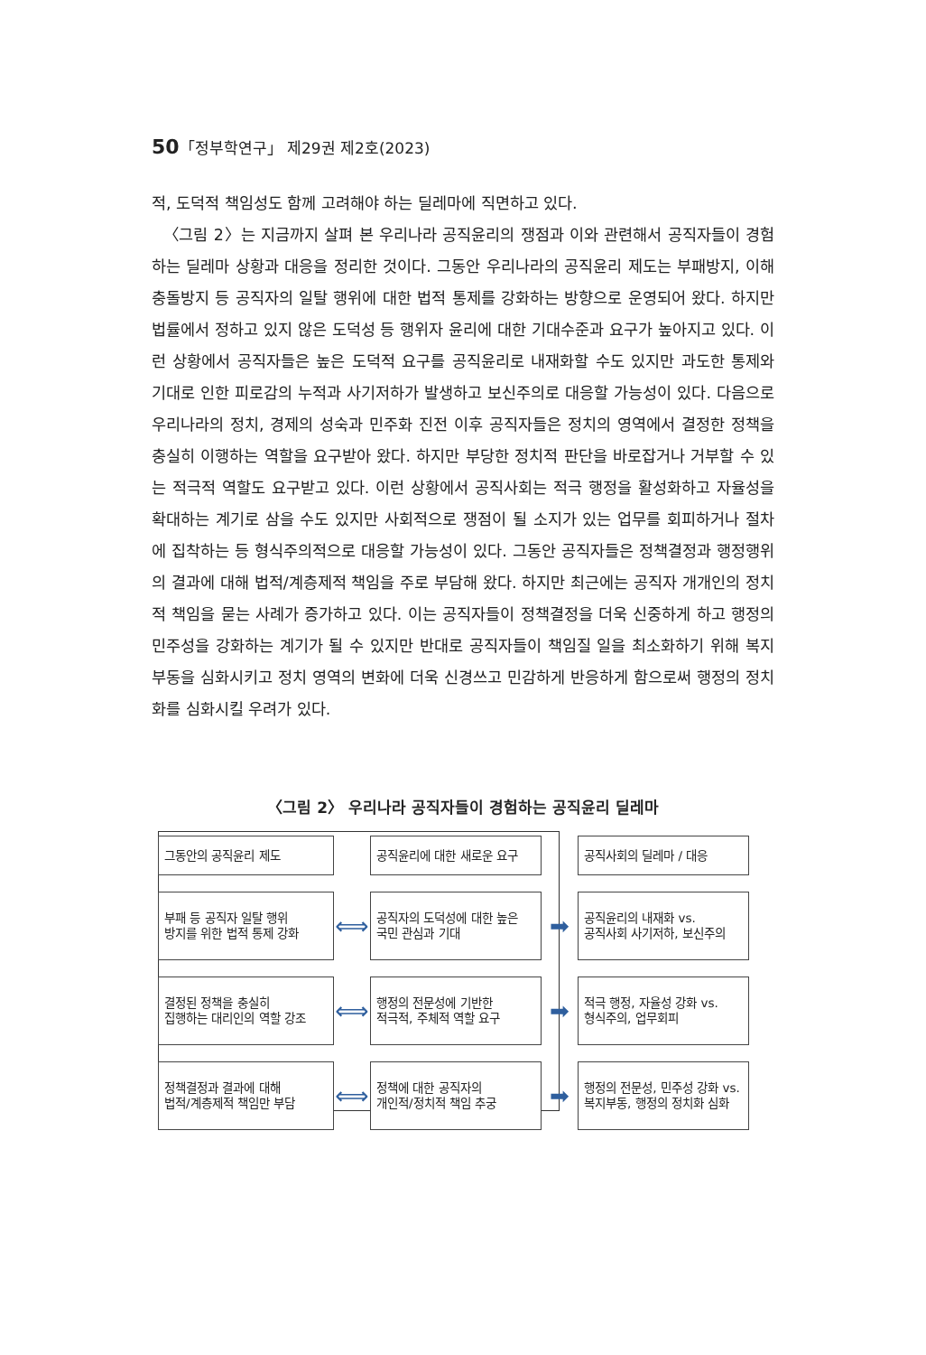50「정부학연구」 제29권 제2호(2023)
적, 도덕적 책임성도 함께 고려해야 하는 딜레마에 직면하고 있다.
〈그림 2〉는 지금까지 살펴 본 우리나라 공직윤리의 쟁점과 이와 관련해서 공직자들이 경험하는 딜레마 상황과 대응을 정리한 것이다. 그동안 우리나라의 공직윤리 제도는 부패방지, 이해충돌방지 등 공직자의 일탈 행위에 대한 법적 통제를 강화하는 방향으로 운영되어 왔다. 하지만 법률에서 정하고 있지 않은 도덕성 등 행위자 윤리에 대한 기대수준과 요구가 높아지고 있다. 이런 상황에서 공직자들은 높은 도덕적 요구를 공직윤리로 내재화할 수도 있지만 과도한 통제와 기대로 인한 피로감의 누적과 사기저하가 발생하고 보신주의로 대응할 가능성이 있다. 다음으로 우리나라의 정치, 경제의 성숙과 민주화 진전 이후 공직자들은 정치의 영역에서 결정한 정책을 충실히 이행하는 역할을 요구받아 왔다. 하지만 부당한 정치적 판단을 바로잡거나 거부할 수 있는 적극적 역할도 요구받고 있다. 이런 상황에서 공직사회는 적극 행정을 활성화하고 자율성을 확대하는 계기로 삼을 수도 있지만 사회적으로 쟁점이 될 소지가 있는 업무를 회피하거나 절차에 집착하는 등 형식주의적으로 대응할 가능성이 있다. 그동안 공직자들은 정책결정과 행정행위의 결과에 대해 법적/계층제적 책임을 주로 부담해 왔다. 하지만 최근에는 공직자 개개인의 정치적 책임을 묻는 사례가 증가하고 있다. 이는 공직자들이 정책결정을 더욱 신중하게 하고 행정의 민주성을 강화하는 계기가 될 수 있지만 반대로 공직자들이 책임질 일을 최소화하기 위해 복지부동을 심화시키고 정치 영역의 변화에 더욱 신경쓰고 민감하게 반응하게 함으로써 행정의 정치화를 심화시킬 우려가 있다.
〈그림 2〉 우리나라 공직자들이 경험하는 공직윤리 딜레마
그동안의 공직윤리 제도
공직윤리에 대한 새로운 요구
공직사회의 딜레마 / 대응
부패 등 공직자 일탈 행위
방지를 위한 법적 통제 강화
⟺
공직자의 도덕성에 대한 높은
국민 관심과 기대
➡
공직윤리의 내재화 vs.
공직사회 사기저하, 보신주의
결정된 정책을 충실히
집행하는 대리인의 역할 강조
⟺
행정의 전문성에 기반한
적극적, 주체적 역할 요구
➡
적극 행정, 자율성 강화 vs.
형식주의, 업무회피
정책결정과 결과에 대해
법적/계층제적 책임만 부담
⟺
정책에 대한 공직자의
개인적/정치적 책임 추궁
➡
행정의 전문성, 민주성 강화 vs.
복지부동, 행정의 정치화 심화